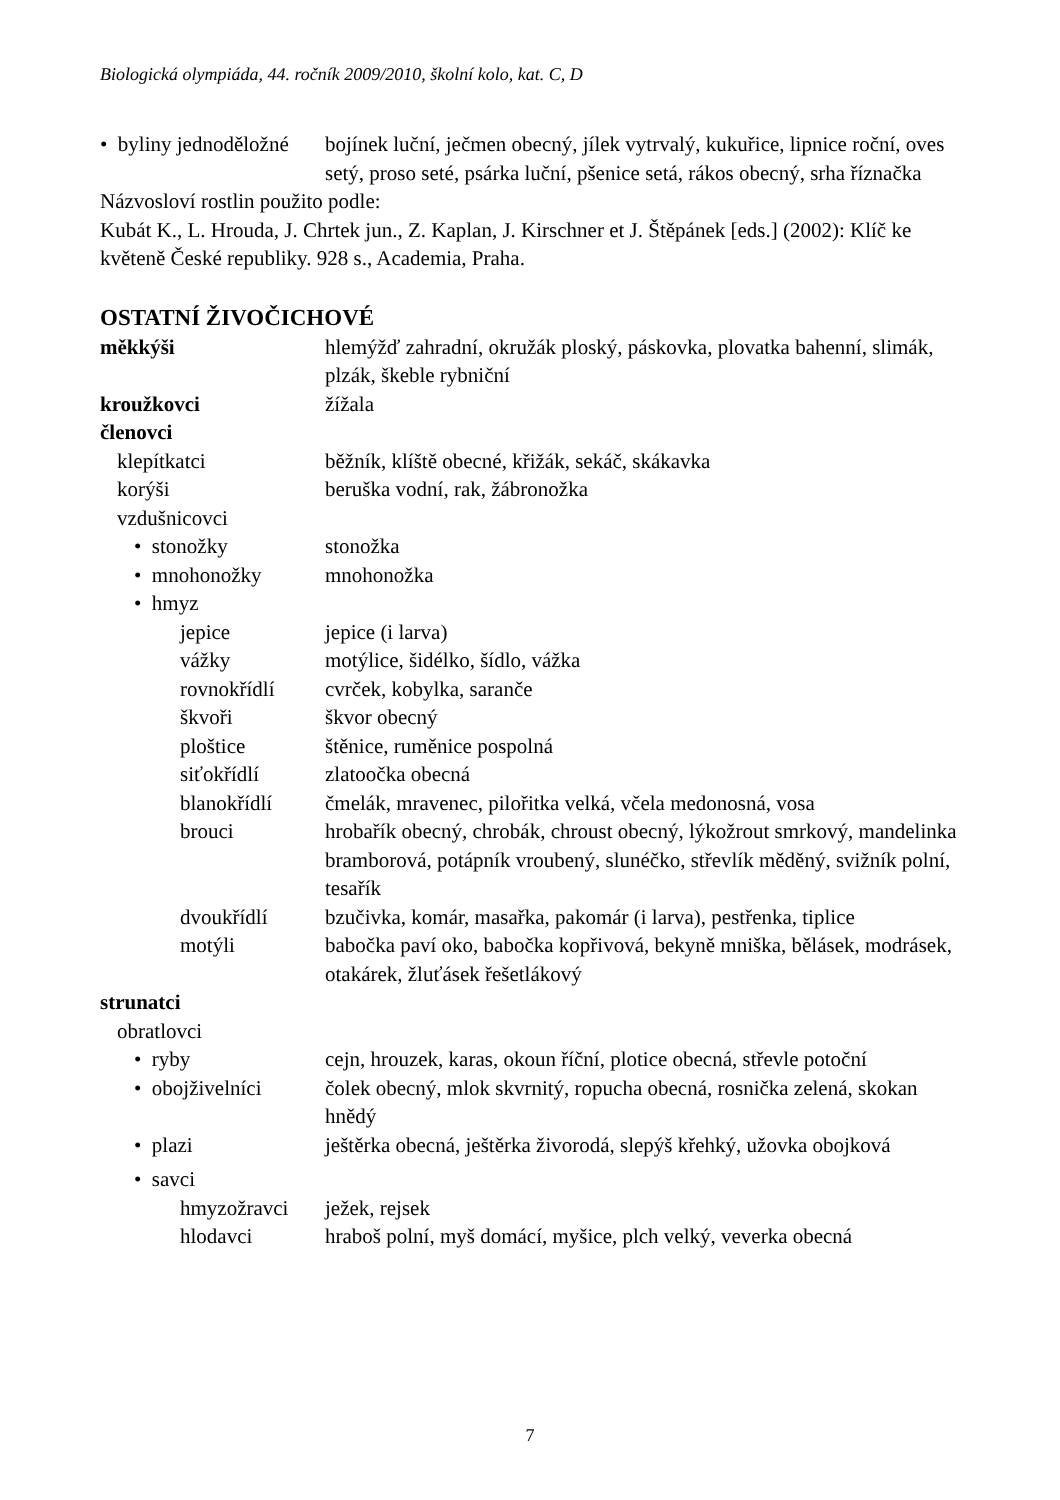Biologická olympiáda, 44. ročník 2009/2010, školní kolo, kat. C, D
• byliny jednoděložné bojínek luční, ječmen obecný, jílek vytrvalý, kukuřice, lipnice roční, oves setý, proso seté, psárka luční, pšenice setá, rákos obecný, srha říznačka
Názvosloví rostlin použito podle:
Kubát K., L. Hrouda, J. Chrtek jun., Z. Kaplan, J. Kirschner et J. Štěpánek [eds.] (2002): Klíč ke květeně České republiky. 928 s., Academia, Praha.
OSTATNÍ ŽIVOČICHOVÉ
měkkýši hlemýžď zahradní, okružák ploský, páskovka, plovatka bahenní, slimák, plzák, škeble rybniční
kroužkovci žížala
členovci
klepítkatci běžník, klíště obecné, křižák, sekáč, skákavka
korýši beruška vodní, rak, žábronožka
vzdušnicovci
• stonožky stonožka
• mnohonožky mnohonožka
• hmyz
jepice jepice (i larva)
vážky motýlice, šidélko, šídlo, vážka
rovnokřídlí cvrček, kobylka, saranče
škvoři škvor obecný
ploštice štěnice, ruměnice pospolná
siťokřídlí zlatoočka obecná
blanokřídlí čmelák, mravenec, pilořitka velká, včela medonosná, vosa
brouci hrobařík obecný, chrobák, chroust obecný, lýkožrout smrkový, mandelinka bramborová, potápník vroubený, slunéčko, střevlík měděný, svižník polní, tesařík
dvoukřídlí bzučivka, komár, masařka, pakomár (i larva), pestřenka, tiplice
motýli babočka paví oko, babočka kopřivová, bekyně mniška, bělásek, modrásek, otakárek, žluťásek řešetlákový
strunatci
obratlovci
• ryby cejn, hrouzek, karas, okoun říční, plotice obecná, střevle potoční
• obojživelníci čolek obecný, mlok skvrnitý, ropucha obecná, rosnička zelená, skokan hnědý
• plazi ještěrka obecná, ještěrka živorodá, slepýš křehký, užovka obojková
• savci
hmyzožravci ježek, rejsek
hlodavci hraboš polní, myš domácí, myšice, plch velký, veverka obecná
7